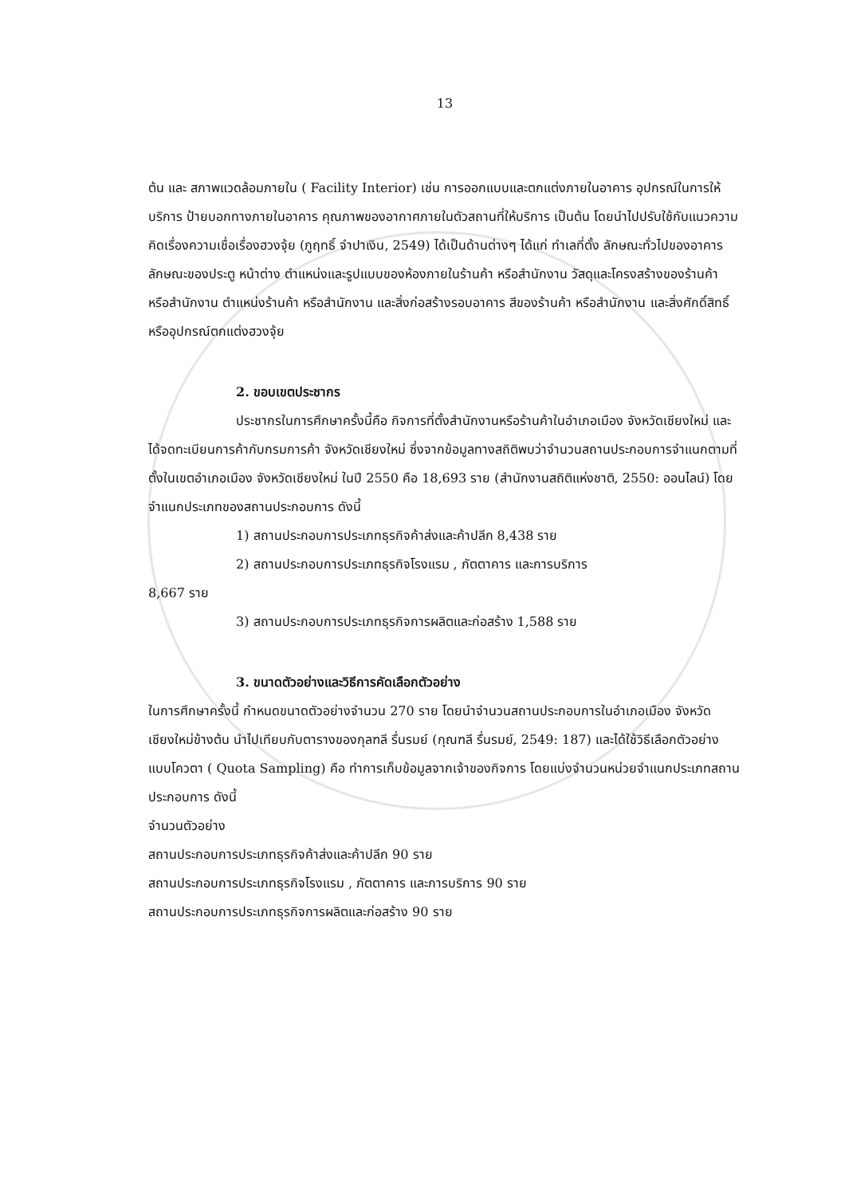13
ต้น และ สภาพแวดล้อมภายใน ( Facility Interior) เช่น การออกแบบและตกแต่งภายในอาคาร อุปกรณ์ในการให้บริการ ป้ายบอกทางภายในอาคาร คุณภาพของอากาศภายในตัวสถานที่ให้บริการ เป็นต้น โดยนำไปปรับใช้กับแนวความคิดเรื่องความเชื่อเรื่องฮวงจุ้ย (ภูฤทธิ์ จำปาเงิน, 2549) ได้เป็นด้านต่างๆ ได้แก่ ทำเลที่ตั้ง ลักษณะทั่วไปของอาคาร ลักษณะของประตู หน้าต่าง ตำแหน่งและรูปแบบของห้องภายในร้านค้า หรือสำนักงาน วัสดุและโครงสร้างของร้านค้า หรือสำนักงาน ตำแหน่งร้านค้า หรือสำนักงาน และสิ่งก่อสร้างรอบอาคาร สีของร้านค้า หรือสำนักงาน และสิ่งศักดิ์สิทธิ์หรืออุปกรณ์ตกแต่งฮวงจุ้ย
2. ขอบเขตประชากร
ประชากรในการศึกษาครั้งนี้คือ กิจการที่ตั้งสำนักงานหรือร้านค้าในอำเภอเมือง จังหวัดเชียงใหม่ และได้จดทะเบียนการค้ากับกรมการค้า จังหวัดเชียงใหม่ ซึ่งจากข้อมูลทางสถิติพบว่าจำนวนสถานประกอบการจำแนกตามที่ตั้งในเขตอำเภอเมือง จังหวัดเชียงใหม่ ในปี 2550 คือ 18,693 ราย (สำนักงานสถิติแห่งชาติ, 2550: ออนไลน์) โดยจำแนกประเภทของสถานประกอบการ ดังนี้
1) สถานประกอบการประเภทธุรกิจค้าส่งและค้าปลีก 8,438 ราย
2) สถานประกอบการประเภทธุรกิจโรงแรม , ภัตตาคาร และการบริการ
8,667 ราย
3) สถานประกอบการประเภทธุรกิจการผลิตและก่อสร้าง 1,588 ราย
3. ขนาดตัวอย่างและวิธีการคัดเลือกตัวอย่าง
ในการศึกษาครั้งนี้ กำหนดขนาดตัวอย่างจำนวน 270 ราย โดยนำจำนวนสถานประกอบการในอำเภอเมือง จังหวัดเชียงใหม่ข้างต้น นำไปเทียบกับตารางของกุลฑลี รื่นรมย์ (กุณฑลี รื่นรมย์, 2549: 187) และได้ใช้วิธีเลือกตัวอย่างแบบโควตา ( Quota Sampling) คือ ทำการเก็บข้อมูลจากเจ้าของกิจการ โดยแบ่งจำนวนหน่วยจำแนกประเภทสถานประกอบการ ดังนี้
จำนวนตัวอย่าง
สถานประกอบการประเภทธุรกิจค้าส่งและค้าปลีก 90 ราย
สถานประกอบการประเภทธุรกิจโรงแรม , ภัตตาคาร และการบริการ 90 ราย
สถานประกอบการประเภทธุรกิจการผลิตและก่อสร้าง 90 ราย